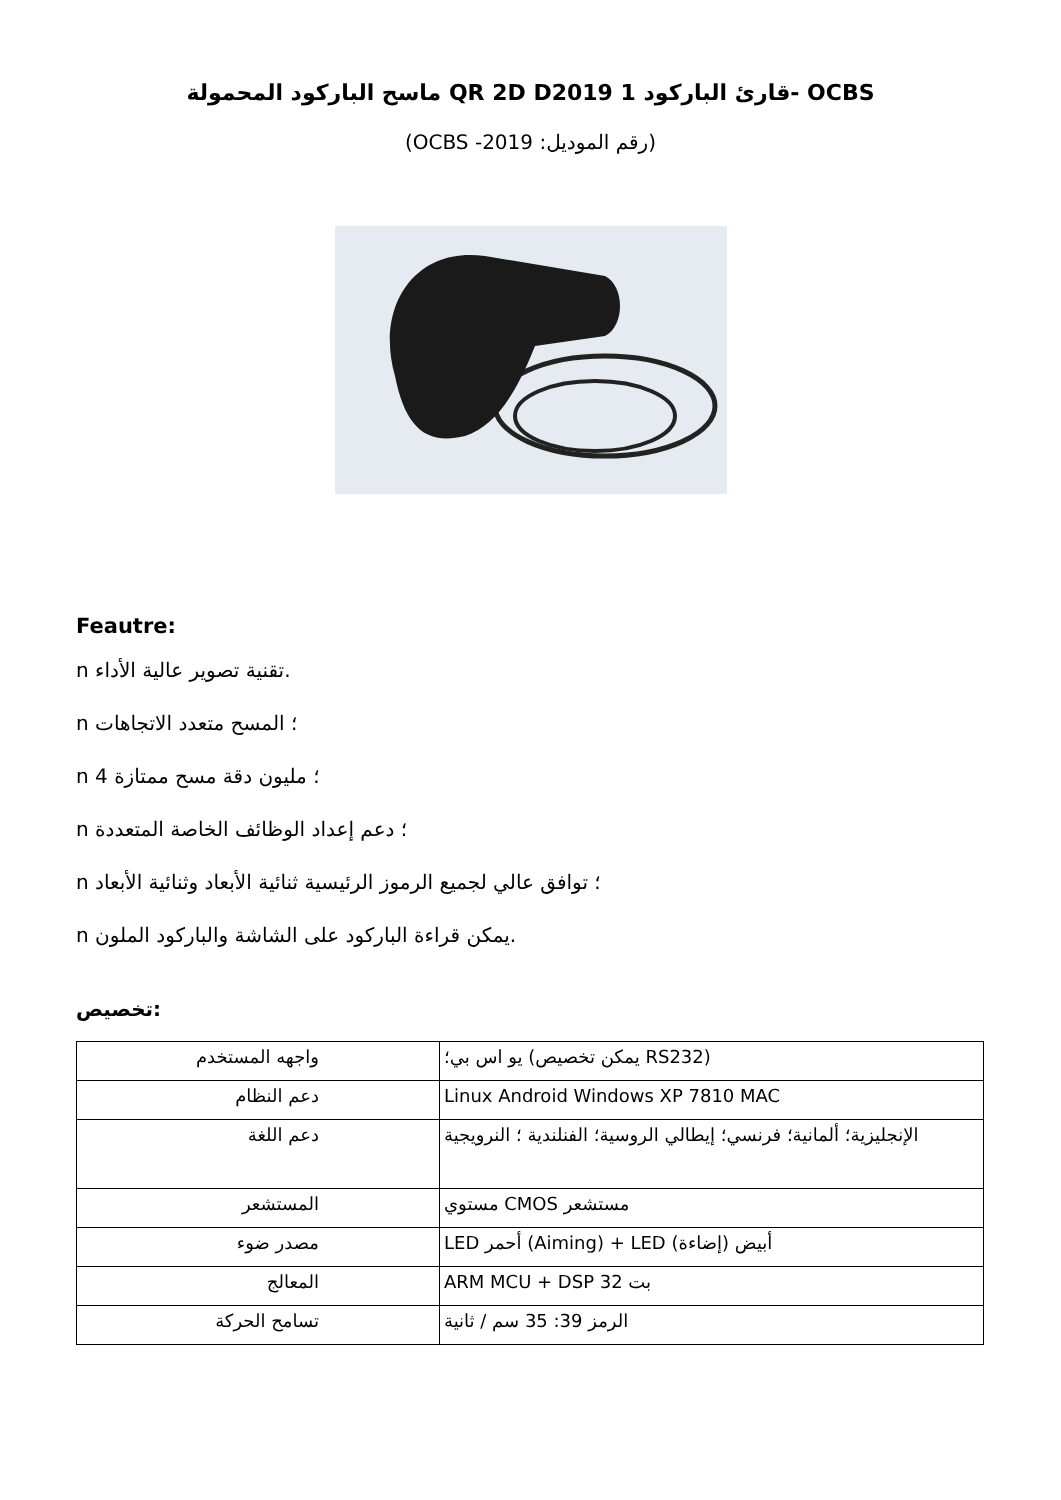ماسح الباركود المحمولة QR 2D Dقارئ الباركود 1 2019- OCBS
(OCBS -2019 :رقم الموديل)
Feautre:
n تقنية تصوير عالية الأداء.
n ؛ المسح متعدد الاتجاهات
n 4 ؛ مليون دقة مسح ممتازة
n ؛ دعم إعداد الوظائف الخاصة المتعددة
n ؛ توافق عالي لجميع الرموز الرئيسية ثنائية الأبعاد وثنائية الأبعاد
n يمكن قراءة الباركود على الشاشة والباركود الملون.
تخصيص:
| واجهه المستخدم | يو اس بي؛ (يمكن تخصيص RS232) |
| دعم النظام | Linux Android Windows XP 7810 MAC |
| دعم اللغة | الإنجليزية؛ ألمانية؛ فرنسي؛ إيطالي الروسية؛ الفنلندية ؛ النرويجية |
| المستشعر | مستوي CMOS مستشعر |
| مصدر ضوء | LED أحمر (Aiming) + LED أبيض (إضاءة) |
| المعالج | ARM MCU + DSP 32 بت |
| تسامح الحركة | الرمز 39: 35 سم / ثانية |